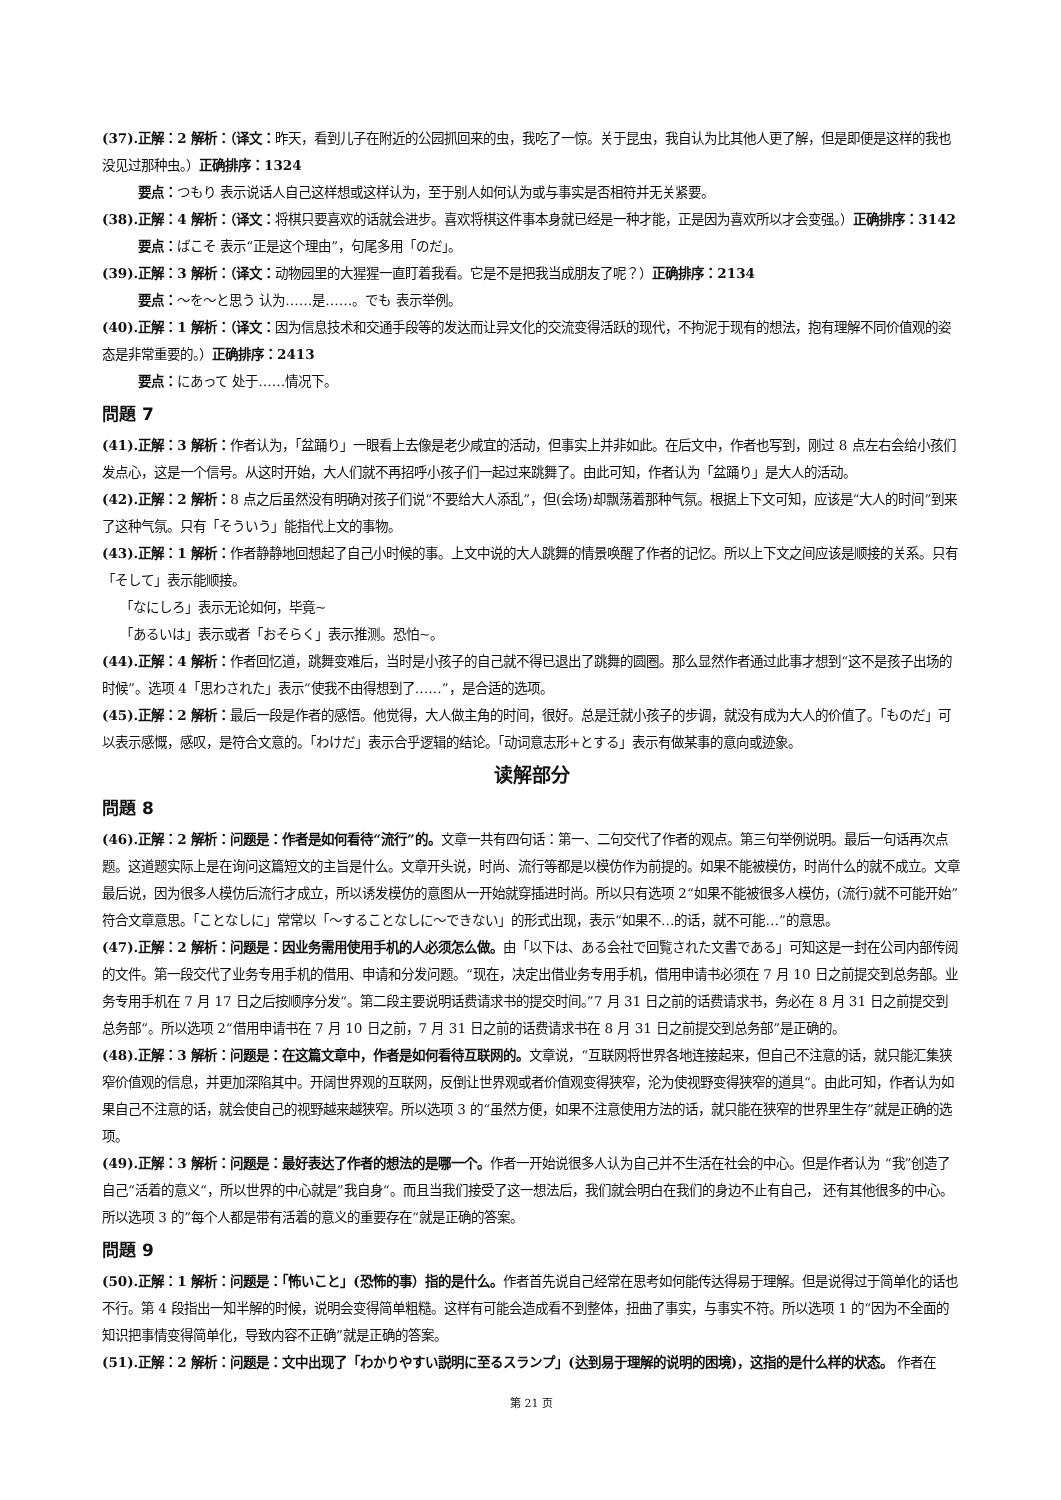(37).正解：2 解析：（译文：昨天，看到儿子在附近的公园抓回来的虫，我吃了一惊。关于昆虫，我自认为比其他人更了解，但是即便是这样的我也没见过那种虫。）正确排序：1324
要点：つもり 表示说话人自己这样想或这样认为，至于别人如何认为或与事实是否相符并无关紧要。
(38).正解：4 解析：（译文：将棋只要喜欢的话就会进步。喜欢将棋这件事本身就已经是一种才能，正是因为喜欢所以才会变强。）正确排序：3142
要点：ばこそ 表示“正是这个理由”，句尾多用「のだ」。
(39).正解：3 解析：（译文：动物园里的大猩猩一直盯着我看。它是不是把我当成朋友了呢？）正确排序：2134
要点：～を～と思う 认为……是……。でも 表示举例。
(40).正解：1 解析：（译文：因为信息技术和交通手段等的发达而让异文化的交流变得活跃的现代，不拘泥于现有的想法，抱有理解不同价值观的姿态是非常重要的。）正确排序：2413
要点：にあって 处于……情况下。
問題 7
(41).正解：3 解析：作者认为，「盆踊り」一眼看上去像是老少咸宜的活动，但事实上并非如此。在后文中，作者也写到，刚过 8 点左右会给小孩们发点心，这是一个信号。从这时开始，大人们就不再招呼小孩子们一起过来跳舞了。由此可知，作者认为「盆踊り」是大人的活动。
(42).正解：2 解析：8 点之后虽然没有明确对孩子们说“不要给大人添乱”，但(会场)却飘荡着那种气氛。根据上下文可知，应该是“大人的时间”到来了这种气氛。只有「そういう」能指代上文的事物。
(43).正解：1 解析：作者静静地回想起了自己小时候的事。上文中说的大人跳舞的情景唤醒了作者的记忆。所以上下文之间应该是顺接的关系。只有「そして」表示能顺接。
「なにしろ」表示无论如何，毕竟~
「あるいは」表示或者「おそらく」表示推测。恐怕~。
(44).正解：4 解析：作者回忆道，跳舞变难后，当时是小孩子的自己就不得已退出了跳舞的圆圈。那么显然作者通过此事才想到“这不是孩子出场的时候”。选项 4「思わされた」表示“使我不由得想到了……”，是合适的选项。
(45).正解：2 解析：最后一段是作者的感悟。他觉得，大人做主角的时间，很好。总是迁就小孩子的步调，就没有成为大人的价值了。「ものだ」可以表示感慨，感叹，是符合文意的。「わけだ」表示合乎逻辑的结论。「动词意志形+とする」表示有做某事的意向或迹象。
读解部分
問題 8
(46).正解：2 解析：问题是：作者是如何看待“流行”的。文章一共有四句话：第一、二句交代了作者的观点。第三句举例说明。最后一句话再次点题。这道题实际上是在询问这篇短文的主旨是什么。文章开头说，时尚、流行等都是以模仿作为前提的。如果不能被模仿，时尚什么的就不成立。文章最后说，因为很多人模仿后流行才成立，所以诱发模仿的意图从一开始就穿插进时尚。所以只有选项 2“如果不能被很多人模仿，(流行)就不可能开始”符合文章意思。「ことなしに」常常以「～することなしに～できない」的形式出现，表示“如果不…的话，就不可能…”的意思。
(47).正解：2 解析：问题是：因业务需用使用手机的人必须怎么做。由「以下は、ある会社で回覧された文書である」可知这是一封在公司内部传阅的文件。第一段交代了业务专用手机的借用、申请和分发问题。“现在，决定出借业务专用手机，借用申请书必须在 7 月 10 日之前提交到总务部。业务专用手机在 7 月 17 日之后按顺序分发“。第二段主要说明话费请求书的提交时间。”7 月 31 日之前的话费请求书，务必在 8 月 31 日之前提交到总务部“。所以选项 2“借用申请书在 7 月 10 日之前，7 月 31 日之前的话费请求书在 8 月 31 日之前提交到总务部”是正确的。
(48).正解：3 解析：问题是：在这篇文章中，作者是如何看待互联网的。文章说，“互联网将世界各地连接起来，但自己不注意的话，就只能汇集狭窄价值观的信息，并更加深陷其中。开阔世界观的互联网，反倒让世界观或者价值观变得狭窄，沦为使视野变得狭窄的道具“。由此可知，作者认为如果自己不注意的话，就会使自己的视野越来越狭窄。所以选项 3 的“虽然方便，如果不注意使用方法的话，就只能在狭窄的世界里生存”就是正确的选项。
(49).正解：3 解析：问题是：最好表达了作者的想法的是哪一个。作者一开始说很多人认为自己并不生活在社会的中心。但是作者认为 “我”创造了自己“活着的意义“，所以世界的中心就是”我自身“。而且当我们接受了这一想法后，我们就会明白在我们的身边不止有自己， 还有其他很多的中心。所以选项 3 的”每个人都是带有活着的意义的重要存在“就是正确的答案。
問題 9
(50).正解：1 解析：问题是：「怖いこと」(恐怖的事）指的是什么。作者首先说自己经常在思考如何能传达得易于理解。但是说得过于简单化的话也不行。第 4 段指出一知半解的时候，说明会变得简单粗糙。这样有可能会造成看不到整体，扭曲了事实，与事实不符。所以选项 1 的“因为不全面的知识把事情变得简单化，导致内容不正确”就是正确的答案。
(51).正解：2 解析：问题是：文中出现了「わかりやすい説明に至るスランプ」(达到易于理解的说明的困境)，这指的是什么样的状态。 作者在
第 21 页